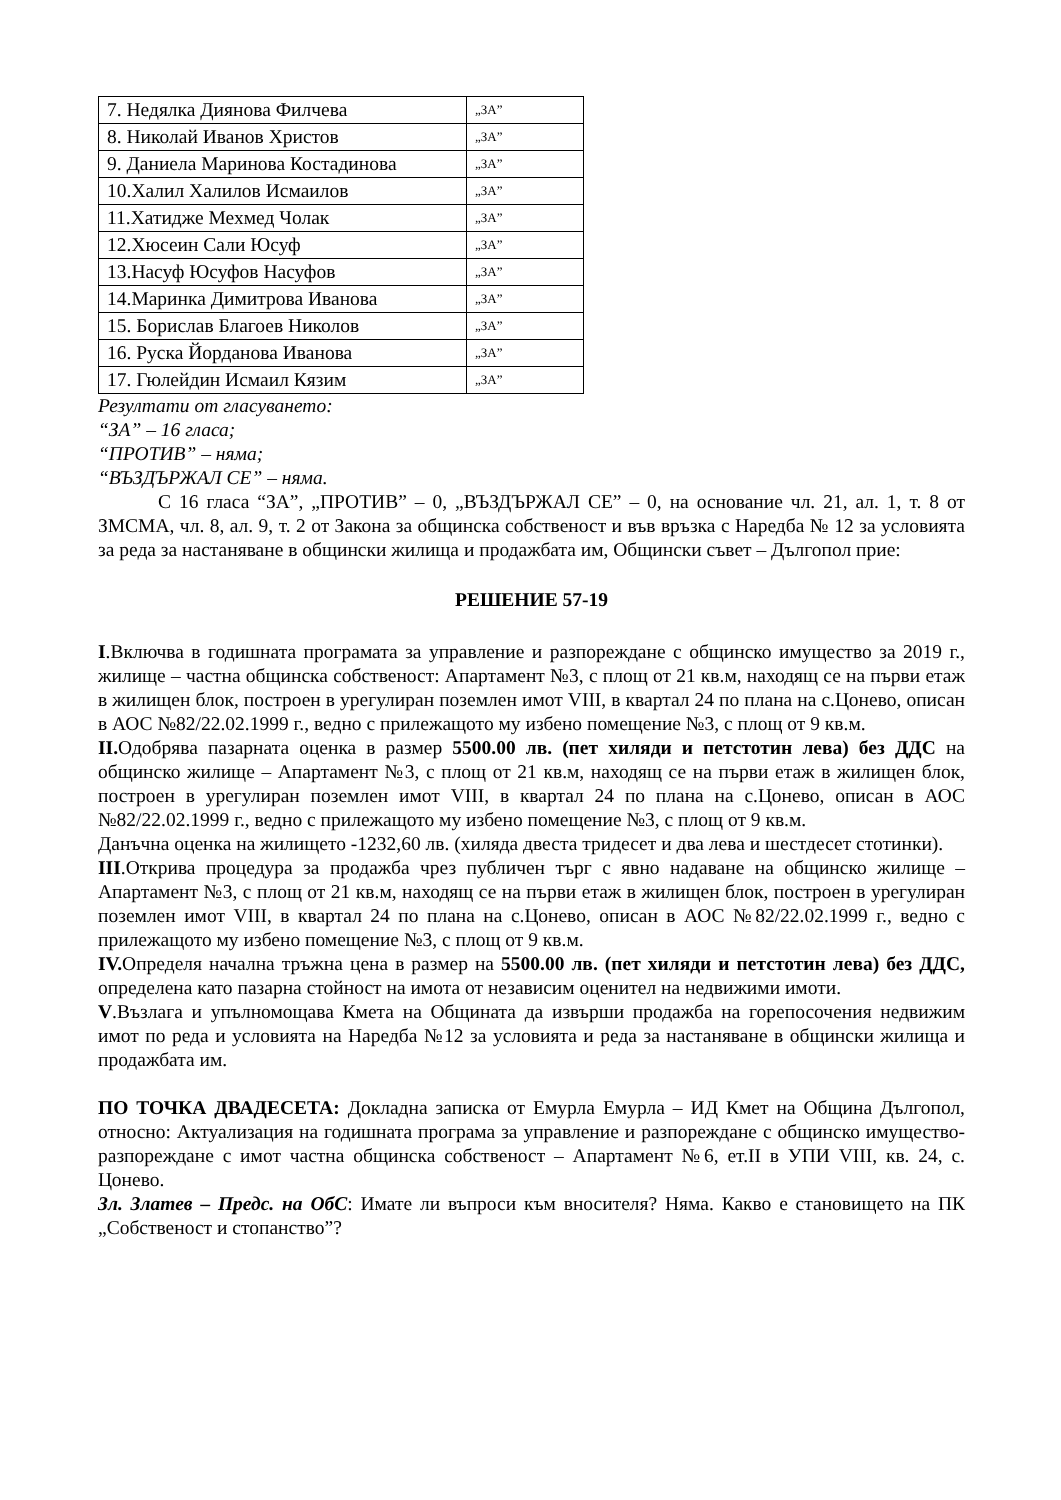| 7. Недялка Диянова Филчева | „ЗА” |
| 8. Николай Иванов Христов | „ЗА” |
| 9. Даниела Маринова Костадинова | „ЗА” |
| 10.Халил Халилов Исмаилов | „ЗА” |
| 11.Хатидже Мехмед Чолак | „ЗА” |
| 12.Хюсеин Сали Юсуф | „ЗА” |
| 13.Насуф Юсуфов Насуфов | „ЗА” |
| 14.Маринка Димитрова Иванова | „ЗА” |
| 15. Борислав Благоев Николов | „ЗА” |
| 16. Руска Йорданова Иванова | „ЗА” |
| 17. Гюлейдин Исмаил Кязим | „ЗА” |
Резултати от гласуването:
“ЗА” – 16 гласа;
“ПРОТИВ” – няма;
“ВЪЗДЪРЖАЛ СЕ” – няма.
С 16 гласа “ЗА”, „ПРОТИВ” – 0, „ВЪЗДЪРЖАЛ СЕ” – 0, на основание чл. 21, ал. 1, т. 8 от ЗМСМА, чл. 8, ал. 9, т. 2 от Закона за общинска собственост и във връзка с Наредба № 12 за условията за реда за настаняване в общински жилища и продажбата им, Общински съвет – Дългопол прие:
РЕШЕНИЕ 57-19
I.Включва в годишната програмата за управление и разпореждане с общинско имущество за 2019 г., жилище – частна общинска собственост: Апартамент №3, с площ от 21 кв.м, находящ се на първи етаж в жилищен блок, построен в урегулиран поземлен имот VIII, в квартал 24 по плана на с.Цонево, описан в АОС №82/22.02.1999 г., ведно с прилежащото му избено помещение №3, с площ от 9 кв.м.
II. Одобрява пазарната оценка в размер 5500.00 лв. (пет хиляди и петстотин лева) без ДДС на общинско жилище – Апартамент №3, с площ от 21 кв.м, находящ се на първи етаж в жилищен блок, построен в урегулиран поземлен имот VIII, в квартал 24 по плана на с.Цонево, описан в АОС №82/22.02.1999 г., ведно с прилежащото му избено помещение №3, с площ от 9 кв.м.
Данъчна оценка на жилището -1232,60 лв. (хиляда двеста тридесет и два лева и шестдесет стотинки).
III.Открива процедура за продажба чрез публичен търг с явно надаване на общинско жилище – Апартамент №3, с площ от 21 кв.м, находящ се на първи етаж в жилищен блок, построен в урегулиран поземлен имот VIII, в квартал 24 по плана на с.Цонево, описан в АОС №82/22.02.1999 г., ведно с прилежащото му избено помещение №3, с площ от 9 кв.м.
IV. Определя начална тръжна цена в размер на 5500.00 лв. (пет хиляди и петстотин лева) без ДДС, определена като пазарна стойност на имота от независим оценител на недвижими имоти.
V.Възлага и упълномощава Кмета на Общината да извърши продажба на горепосочения недвижим имот по реда и условията на Наредба №12 за условията и реда за настаняване в общински жилища и продажбата им.
ПО ТОЧКА ДВАДЕСЕТА: Докладна записка от Емурла Емурла – ИД Кмет на Община Дългопол, относно: Актуализация на годишната програма за управление и разпореждане с общинско имущество- разпореждане с имот частна общинска собственост – Апартамент №6, ет.II в УПИ VIII, кв. 24, с. Цонево.
Зл. Златев – Предс. на ОбС: Имате ли въпроси към вносителя? Няма. Какво е становището на ПК „Собственост и стопанство”?